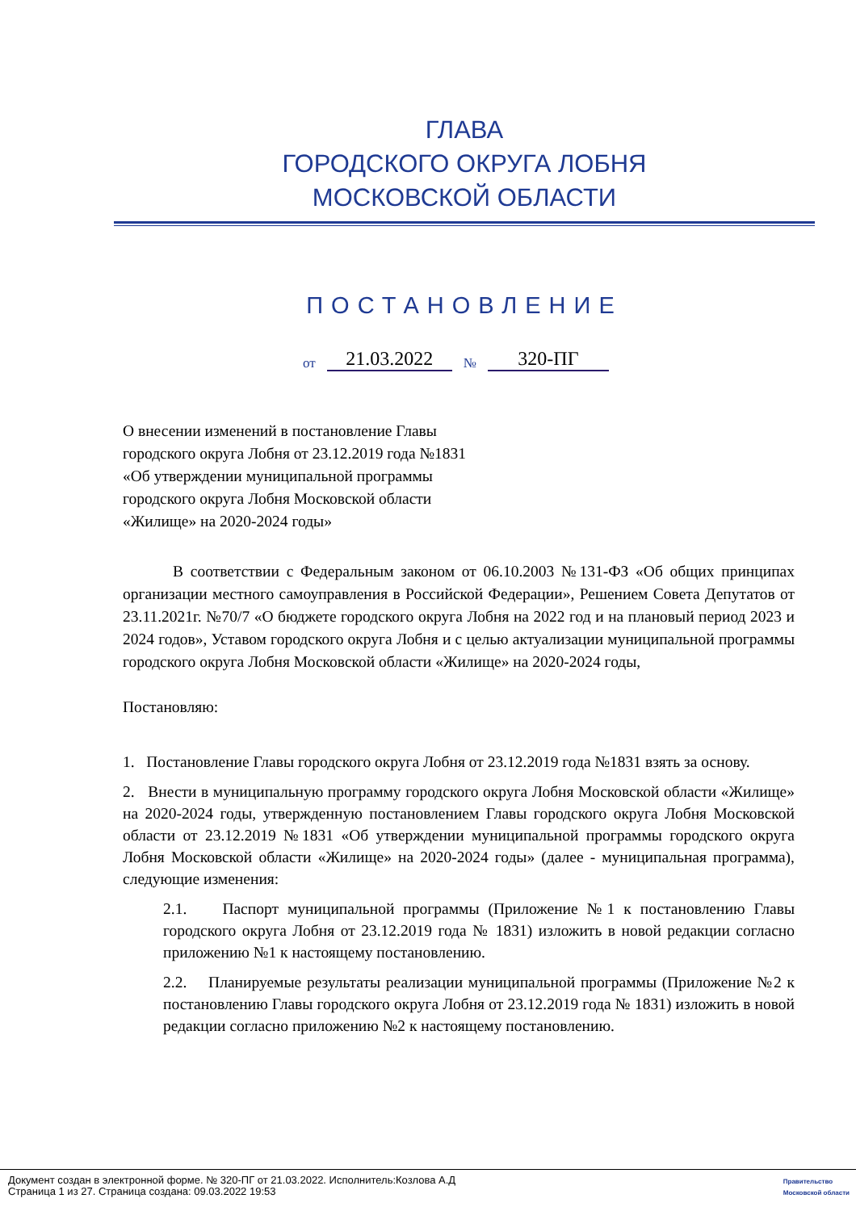ГЛАВА
ГОРОДСКОГО ОКРУГА ЛОБНЯ
МОСКОВСКОЙ ОБЛАСТИ
ПОСТАНОВЛЕНИЕ
от 21.03.2022 № 320-ПГ
О внесении изменений в постановление Главы
городского округа Лобня от 23.12.2019 года №1831
«Об утверждении муниципальной программы
городского округа Лобня Московской области
«Жилище» на 2020-2024 годы»
В соответствии с Федеральным законом от 06.10.2003 №131-ФЗ «Об общих принципах организации местного самоуправления в Российской Федерации», Решением Совета Депутатов от 23.11.2021г. №70/7 «О бюджете городского округа Лобня на 2022 год и на плановый период 2023 и 2024 годов», Уставом городского округа Лобня и с целью актуализации муниципальной программы городского округа Лобня Московской области «Жилище» на 2020-2024 годы,
Постановляю:
1. Постановление Главы городского округа Лобня от 23.12.2019 года №1831 взять за основу.
2. Внести в муниципальную программу городского округа Лобня Московской области «Жилище» на 2020-2024 годы, утвержденную постановлением Главы городского округа Лобня Московской области от 23.12.2019 №1831 «Об утверждении муниципальной программы городского округа Лобня Московской области «Жилище» на 2020-2024 годы» (далее - муниципальная программа), следующие изменения:
2.1. Паспорт муниципальной программы (Приложение №1 к постановлению Главы городского округа Лобня от 23.12.2019 года № 1831) изложить в новой редакции согласно приложению №1 к настоящему постановлению.
2.2. Планируемые результаты реализации муниципальной программы (Приложение №2 к постановлению Главы городского округа Лобня от 23.12.2019 года № 1831) изложить в новой редакции согласно приложению №2 к настоящему постановлению.
Документ создан в электронной форме. № 320-ПГ от 21.03.2022. Исполнитель:Козлова А.Д
Страница 1 из 27. Страница создана: 09.03.2022 19:53
Правительство
Московской области